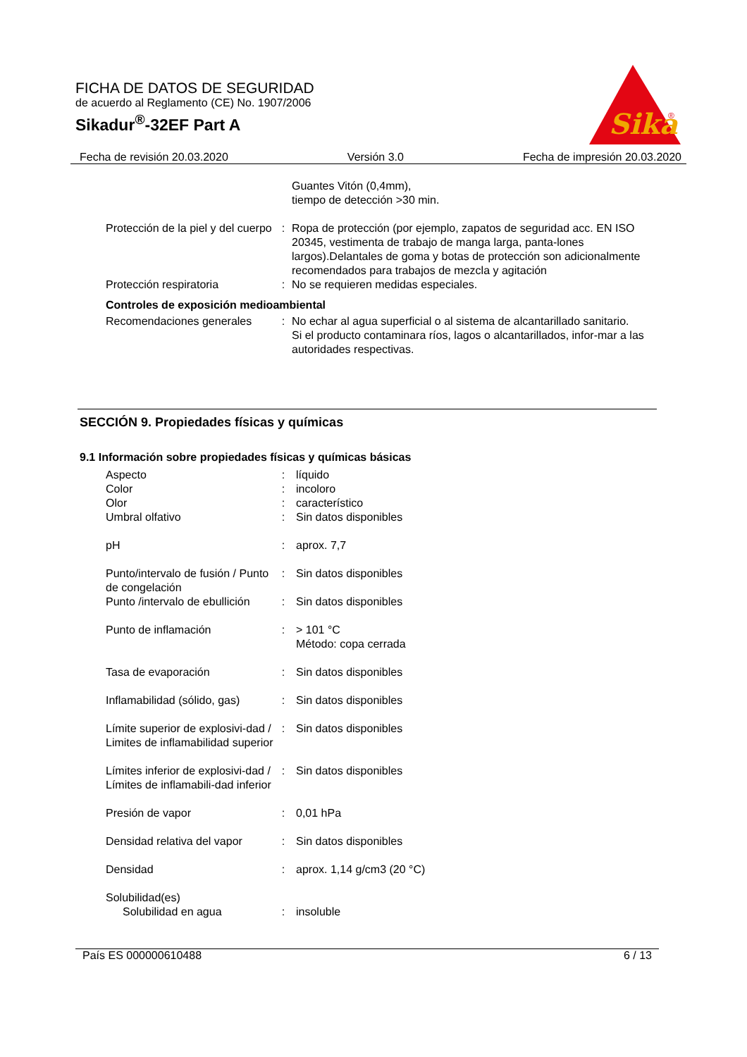FICHA DE DATOS DE SEGURIDAD
de acuerdo al Reglamento (CE) No. 1907/2006
Sikadur<sup>®</sup>-32EF Part A
Sika
®
Fecha de revisión 20.03.2020 Versión 3.0 Fecha de impresión 20.03.2020
Guantes Vitón (0,4mm),
tiempo de detección >30 min.
Protección de la piel y del cuerpo
: Ropa de protección (por ejemplo, zapatos de seguridad acc. EN ISO 20345, vestimenta de trabajo de manga larga, panta-lones largos).Delantales de goma y botas de protección son adicionalmente recomendados para trabajos de mezcla y agitación
Protección respiratoria : No se requieren medidas especiales.
Controles de exposición medioambiental
Recomendaciones generales : No echar al agua superficial o al sistema de alcantarillado sanitario.
Si el producto contaminara ríos, lagos o alcantarillados, infor-mar a las autoridades respectivas.
SECCIÓN 9. Propiedades físicas y químicas
9.1 Información sobre propiedades físicas y químicas básicas
Aspecto : líquido
Color : incoloro
Olor : característico
Umbral olfativo : Sin datos disponibles
pH : aprox. 7,7
Punto/intervalo de fusión / Punto de congelación
: Sin datos disponibles
Punto /intervalo de ebullición
: Sin datos disponibles
Punto de inflamación : > 101 °C
Método: copa cerrada
Tasa de evaporación : Sin datos disponibles
Inflamabilidad (sólido, gas)
: Sin datos disponibles
Límite superior de explosivi-dad / Limites de inflamabilidad superior
: Sin datos disponibles
Límites inferior de explosivi-dad / Límites de inflamabili-dad inferior
: Sin datos disponibles
Presión de vapor : 0,01 hPa
Densidad relativa del vapor
: Sin datos disponibles
Densidad : aprox. 1,14 g/cm3 (20 °C)
Solubilidad(es)
Solubilidad en agua : insoluble
País ES 000000610488 6 / 13